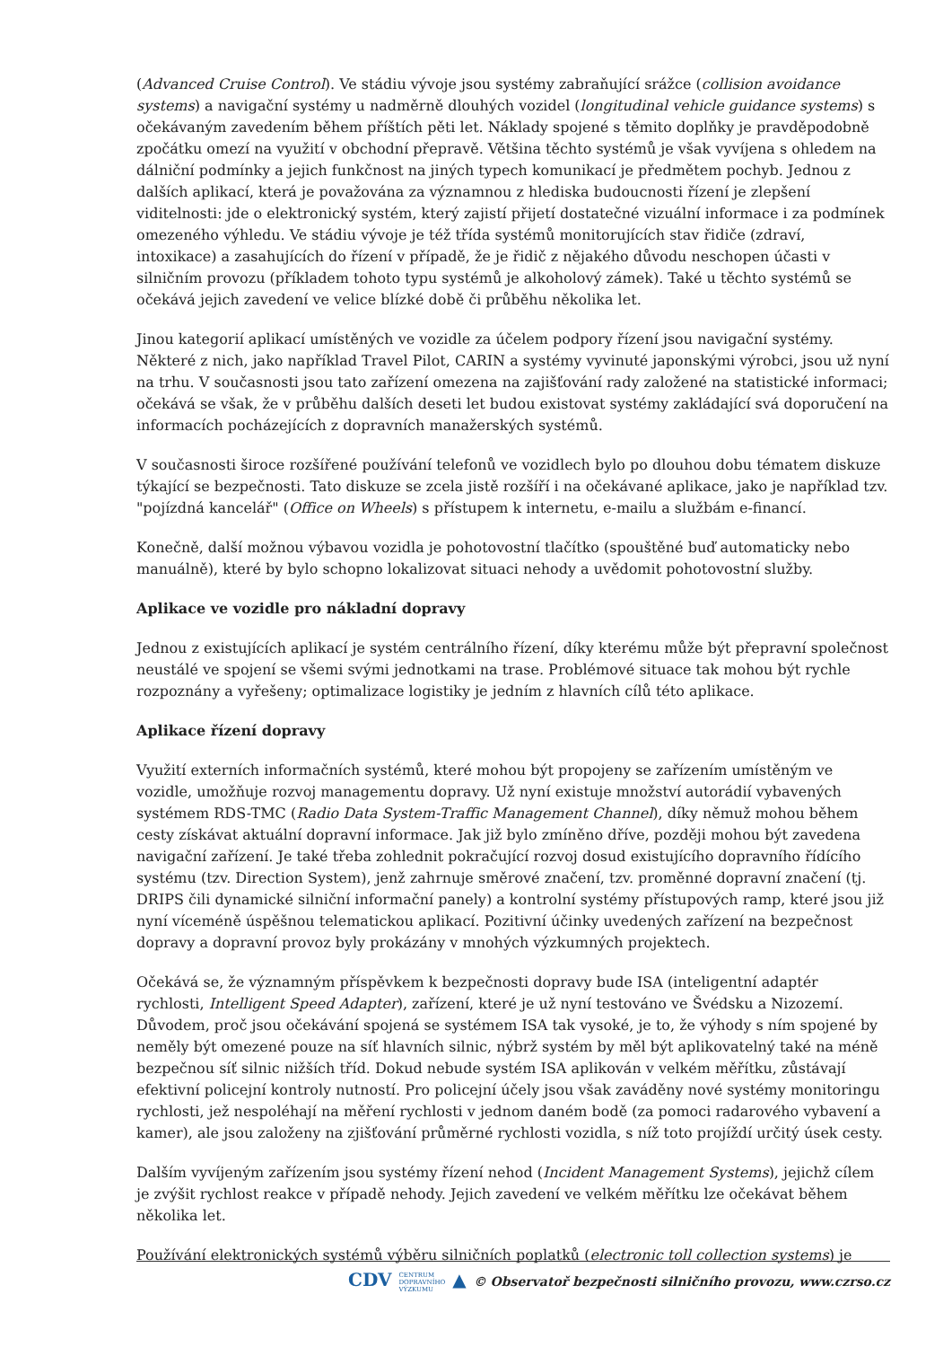(Advanced Cruise Control). Ve stádiu vývoje jsou systémy zabraňující srážce (collision avoidance systems) a navigační systémy u nadměrně dlouhých vozidel (longitudinal vehicle guidance systems) s očekávaným zavedením během příštích pěti let. Náklady spojené s těmito doplňky je pravděpodobně zpočátku omezí na využití v obchodní přepravě. Většina těchto systémů je však vyvíjena s ohledem na dálniční podmínky a jejich funkčnost na jiných typech komunikací je předmětem pochyb. Jednou z dalších aplikací, která je považována za významnou z hlediska budoucnosti řízení je zlepšení viditelnosti: jde o elektronický systém, který zajistí přijetí dostatečné vizuální informace i za podmínek omezeného výhledu. Ve stádiu vývoje je též třída systémů monitorujících stav řidiče (zdraví, intoxikace) a zasahujících do řízení v případě, že je řidič z nějakého důvodu neschopen účasti v silničním provozu (příkladem tohoto typu systémů je alkoholový zámek). Také u těchto systémů se očekává jejich zavedení ve velice blízké době či průběhu několika let.
Jinou kategorií aplikací umístěných ve vozidle za účelem podpory řízení jsou navigační systémy. Některé z nich, jako například Travel Pilot, CARIN a systémy vyvinuté japonskými výrobci, jsou už nyní na trhu. V současnosti jsou tato zařízení omezena na zajišťování rady založené na statistické informaci; očekává se však, že v průběhu dalších deseti let budou existovat systémy zakládající svá doporučení na informacích pocházejících z dopravních manažerských systémů.
V současnosti široce rozšířené používání telefonů ve vozidlech bylo po dlouhou dobu tématem diskuze týkající se bezpečnosti. Tato diskuze se zcela jistě rozšíří i na očekávané aplikace, jako je například tzv. "pojízdná kancelář" (Office on Wheels) s přístupem k internetu, e-mailu a službám e-financí.
Konečně, další možnou výbavou vozidla je pohotovostní tlačítko (spouštěné buď automaticky nebo manuálně), které by bylo schopno lokalizovat situaci nehody a uvědomit pohotovostní služby.
Aplikace ve vozidle pro nákladní dopravy
Jednou z existujících aplikací je systém centrálního řízení, díky kterému může být přepravní společnost neustálé ve spojení se všemi svými jednotkami na trase. Problémové situace tak mohou být rychle rozpoznány a vyřešeny; optimalizace logistiky je jedním z hlavních cílů této aplikace.
Aplikace řízení dopravy
Využití externích informačních systémů, které mohou být propojeny se zařízením umístěným ve vozidle, umožňuje rozvoj managementu dopravy. Už nyní existuje množství autorádií vybavených systémem RDS-TMC (Radio Data System-Traffic Management Channel), díky němuž mohou během cesty získávat aktuální dopravní informace. Jak již bylo zmíněno dříve, později mohou být zavedena navigační zařízení. Je také třeba zohlednit pokračující rozvoj dosud existujícího dopravního řídícího systému (tzv. Direction System), jenž zahrnuje směrové značení, tzv. proměnné dopravní značení (tj. DRIPS čili dynamické silniční informační panely) a kontrolní systémy přístupových ramp, které jsou již nyní víceméně úspěšnou telematickou aplikací. Pozitivní účinky uvedených zařízení na bezpečnost dopravy a dopravní provoz byly prokázány v mnohých výzkumných projektech.
Očekává se, že významným příspěvkem k bezpečnosti dopravy bude ISA (inteligentní adaptér rychlosti, Intelligent Speed Adapter), zařízení, které je už nyní testováno ve Švédsku a Nizozemí. Důvodem, proč jsou očekávání spojená se systémem ISA tak vysoké, je to, že výhody s ním spojené by neměly být omezené pouze na síť hlavních silnic, nýbrž systém by měl být aplikovatelný také na méně bezpečnou síť silnic nižších tříd. Dokud nebude systém ISA aplikován v velkém měřítku, zůstávají efektivní policejní kontroly nutností. Pro policejní účely jsou však zaváděny nové systémy monitoringu rychlosti, jež nespoléhají na měření rychlosti v jednom daném bodě (za pomoci radarového vybavení a kamer), ale jsou založeny na zjišťování průměrné rychlosti vozidla, s níž toto projíždí určitý úsek cesty.
Dalším vyvíjeným zařízením jsou systémy řízení nehod (Incident Management Systems), jejichž cílem je zvýšit rychlost reakce v případě nehody. Jejich zavedení ve velkém měřítku lze očekávat během několika let.
Používání elektronických systémů výběru silničních poplatků (electronic toll collection systems) je
CDV CENTRUM
DOPRAVNÍHO
VÝZKUMU ▲ © Observatoř bezpečnosti silničního provozu, www.czrso.cz